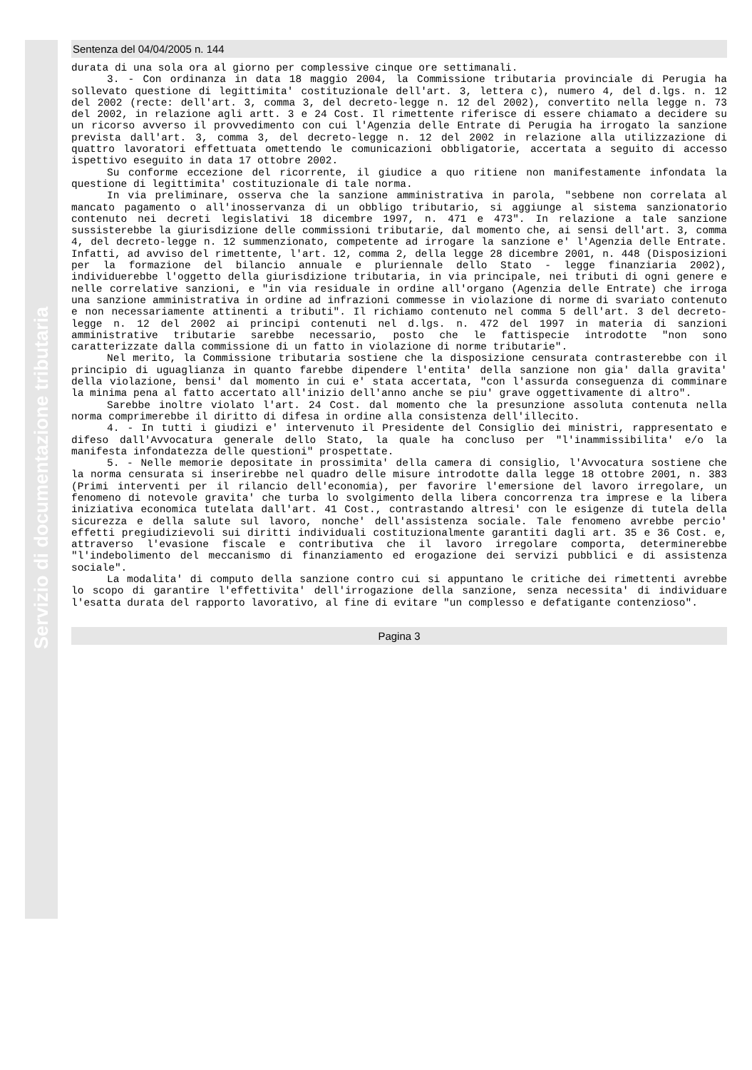Servizio di documentazione tributaria
Sentenza del 04/04/2005 n. 144
durata di una sola ora al giorno per complessive cinque ore settimanali.
3. - Con ordinanza in data 18 maggio 2004, la Commissione tributaria provinciale di Perugia ha sollevato questione di legittimita' costituzionale dell'art. 3, lettera c), numero 4, del d.lgs. n. 12 del 2002 (recte: dell'art. 3, comma 3, del decreto-legge n. 12 del 2002), convertito nella legge n. 73 del 2002, in relazione agli artt. 3 e 24 Cost. Il rimettente riferisce di essere chiamato a decidere su un ricorso avverso il provvedimento con cui l'Agenzia delle Entrate di Perugia ha irrogato la sanzione prevista dall'art. 3, comma 3, del decreto-legge n. 12 del 2002 in relazione alla utilizzazione di quattro lavoratori effettuata omettendo le comunicazioni obbligatorie, accertata a seguito di accesso ispettivo eseguito in data 17 ottobre 2002.
Su conforme eccezione del ricorrente, il giudice a quo ritiene non manifestamente infondata la questione di legittimita' costituzionale di tale norma.
In via preliminare, osserva che la sanzione amministrativa in parola, "sebbene non correlata al mancato pagamento o all'inosservanza di un obbligo tributario, si aggiunge al sistema sanzionatorio contenuto nei decreti legislativi 18 dicembre 1997, n. 471 e 473". In relazione a tale sanzione sussisterebbe la giurisdizione delle commissioni tributarie, dal momento che, ai sensi dell'art. 3, comma 4, del decreto-legge n. 12 summenzionato, competente ad irrogare la sanzione e' l'Agenzia delle Entrate. Infatti, ad avviso del rimettente, l'art. 12, comma 2, della legge 28 dicembre 2001, n. 448 (Disposizioni per la formazione del bilancio annuale e pluriennale dello Stato - legge finanziaria 2002), individuerebbe l'oggetto della giurisdizione tributaria, in via principale, nei tributi di ogni genere e nelle correlative sanzioni, e "in via residuale in ordine all'organo (Agenzia delle Entrate) che irroga una sanzione amministrativa in ordine ad infrazioni commesse in violazione di norme di svariato contenuto e non necessariamente attinenti a tributi". Il richiamo contenuto nel comma 5 dell'art. 3 del decreto-legge n. 12 del 2002 ai principi contenuti nel d.lgs. n. 472 del 1997 in materia di sanzioni amministrative tributarie sarebbe necessario, posto che le fattispecie introdotte "non sono caratterizzate dalla commissione di un fatto in violazione di norme tributarie".
Nel merito, la Commissione tributaria sostiene che la disposizione censurata contrasterebbe con il principio di uguaglianza in quanto farebbe dipendere l'entita' della sanzione non gia' dalla gravita' della violazione, bensi' dal momento in cui e' stata accertata, "con l'assurda conseguenza di comminare la minima pena al fatto accertato all'inizio dell'anno anche se piu' grave oggettivamente di altro".
Sarebbe inoltre violato l'art. 24 Cost. dal momento che la presunzione assoluta contenuta nella norma comprimerebbe il diritto di difesa in ordine alla consistenza dell'illecito.
4. - In tutti i giudizi e' intervenuto il Presidente del Consiglio dei ministri, rappresentato e difeso dall'Avvocatura generale dello Stato, la quale ha concluso per "l'inammissibilita' e/o la manifesta infondatezza delle questioni" prospettate.
5. - Nelle memorie depositate in prossimita' della camera di consiglio, l'Avvocatura sostiene che la norma censurata si inserirebbe nel quadro delle misure introdotte dalla legge 18 ottobre 2001, n. 383 (Primi interventi per il rilancio dell'economia), per favorire l'emersione del lavoro irregolare, un fenomeno di notevole gravita' che turba lo svolgimento della libera concorrenza tra imprese e la libera iniziativa economica tutelata dall'art. 41 Cost., contrastando altresi' con le esigenze di tutela della sicurezza e della salute sul lavoro, nonche' dell'assistenza sociale. Tale fenomeno avrebbe percio' effetti pregiudizievoli sui diritti individuali costituzionalmente garantiti dagli art. 35 e 36 Cost. e, attraverso l'evasione fiscale e contributiva che il lavoro irregolare comporta, determinerebbe "l'indebolimento del meccanismo di finanziamento ed erogazione dei servizi pubblici e di assistenza sociale".
La modalita' di computo della sanzione contro cui si appuntano le critiche dei rimettenti avrebbe lo scopo di garantire l'effettivita' dell'irrogazione della sanzione, senza necessita' di individuare l'esatta durata del rapporto lavorativo, al fine di evitare "un complesso e defatigante contenzioso".
Pagina 3